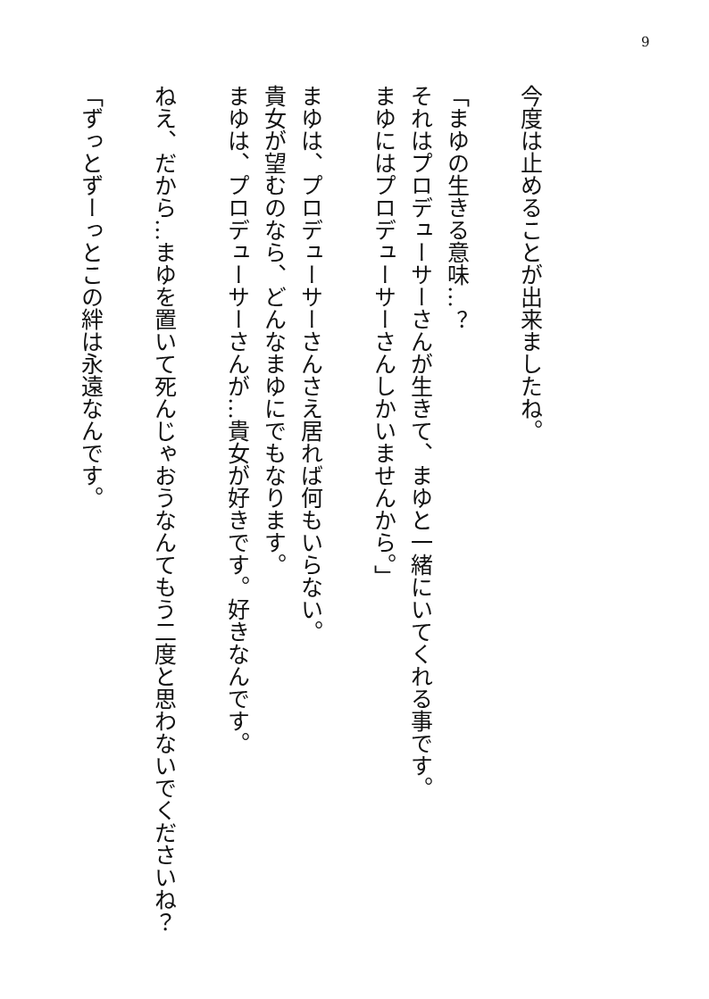9
今度は止めることが出来ましたね。
「まゆの生きる意味…？
それはプロデューサーさんが生きて、まゆと一緒にいてくれる事です。
まゆにはプロデューサーさんしかいませんから。」
まゆは、プロデューサーさんさえ居れば何もいらない。
貴女が望むのなら、どんなまゆにでもなります。
まゆは、プロデューサーさんが…貴女が好きです。好きなんです。
ねえ、だから…まゆを置いて死んじゃおうなんてもう二度と思わないでくださいね？
「ずっとずーっとこの絆は永遠なんです。